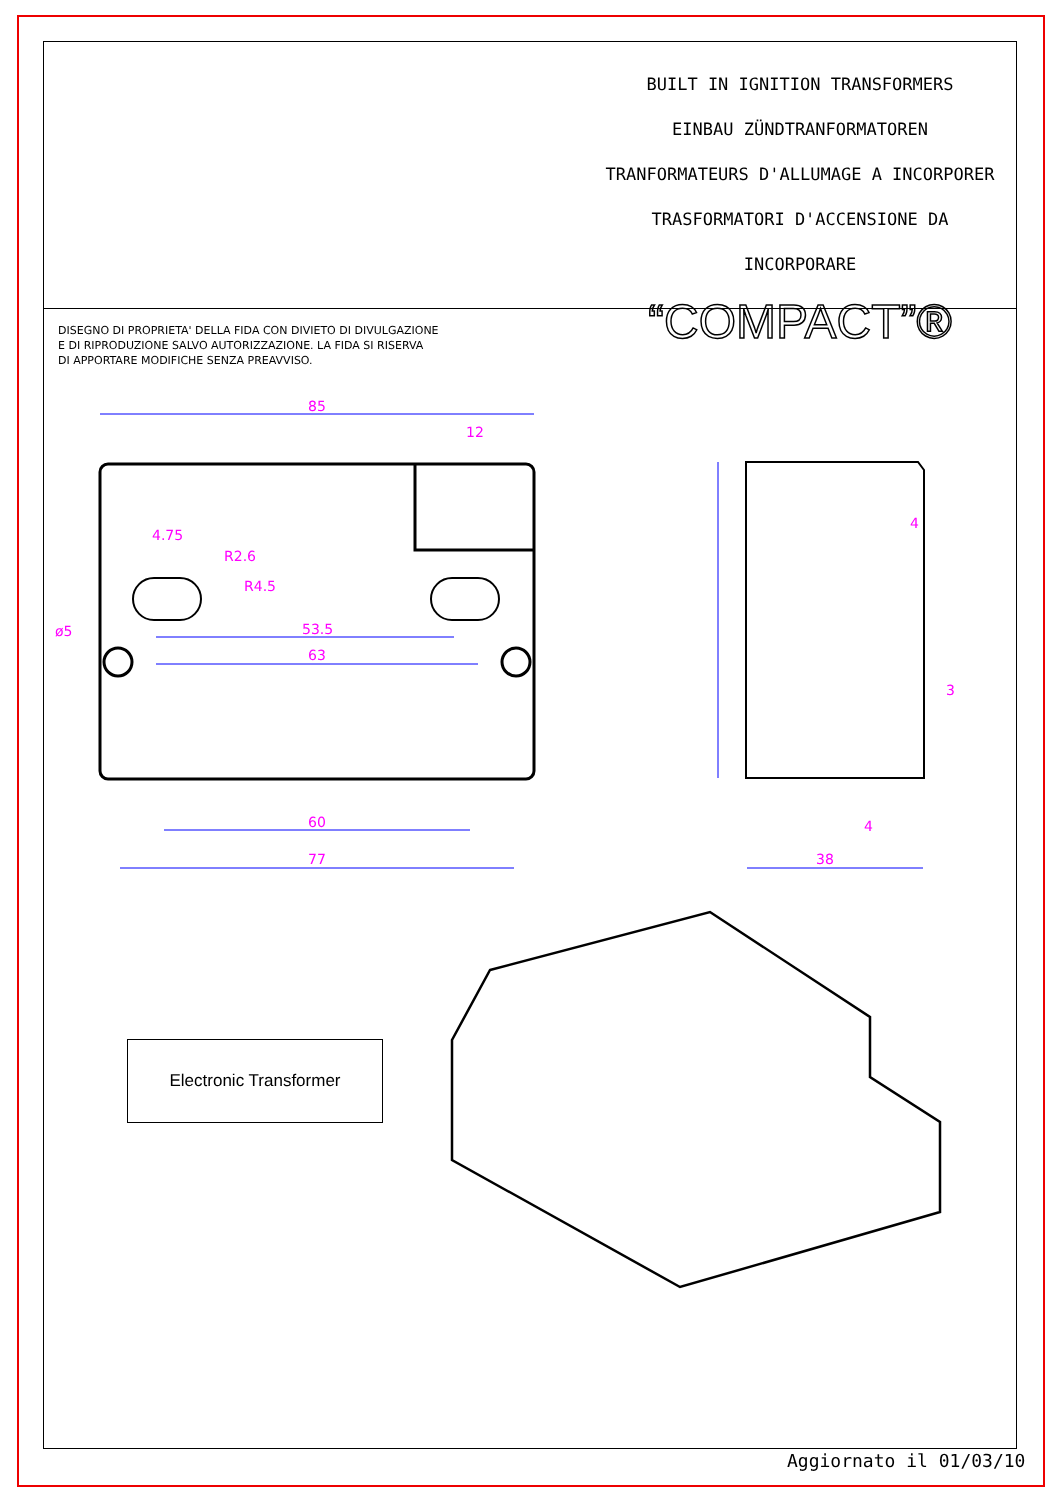BUILT IN IGNITION TRANSFORMERS
EINBAU ZÜNDTRANFORMATOREN
TRANFORMATEURS D'ALLUMAGE A INCORPORER
TRASFORMATORI D'ACCENSIONE DA INCORPORARE
“COMPACT”®
DISEGNO DI PROPRIETA' DELLA FIDA CON DIVIETO DI DIVULGAZIONE
E DI RIPRODUZIONE SALVO AUTORIZZAZIONE. LA FIDA SI RISERVA
DI APPORTARE MODIFICHE SENZA PREAVVISO.
85
12
4.75
R2.6
R4.5
ø5
53.5
63
60
77
4
3
4
38
Electronic Transformer
Aggiornato il 01/03/10